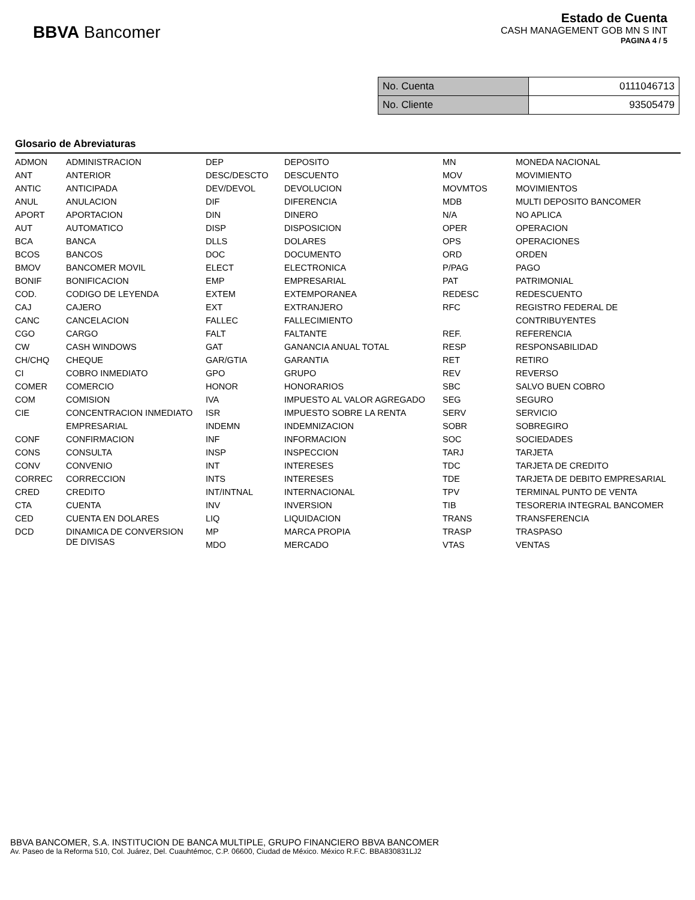BBVA Bancomer
Estado de Cuenta
CASH MANAGEMENT GOB MN S INT
PAGINA 4 / 5
| No. Cuenta | 0111046713 |
| No. Cliente | 93505479 |
Glosario de Abreviaturas
| ADMON | ADMINISTRACION | DEP | DEPOSITO | MN | MONEDA NACIONAL |
| ANT | ANTERIOR | DESC/DESCTO | DESCUENTO | MOV | MOVIMIENTO |
| ANTIC | ANTICIPADA | DEV/DEVOL | DEVOLUCION | MOVMTOS | MOVIMIENTOS |
| ANUL | ANULACION | DIF | DIFERENCIA | MDB | MULTI DEPOSITO BANCOMER |
| APORT | APORTACION | DIN | DINERO | N/A | NO APLICA |
| AUT | AUTOMATICO | DISP | DISPOSICION | OPER | OPERACION |
| BCA | BANCA | DLLS | DOLARES | OPS | OPERACIONES |
| BCOS | BANCOS | DOC | DOCUMENTO | ORD | ORDEN |
| BMOV | BANCOMER MOVIL | ELECT | ELECTRONICA | P/PAG | PAGO |
| BONIF | BONIFICACION | EMP | EMPRESARIAL | PAT | PATRIMONIAL |
| COD. | CODIGO DE LEYENDA | EXTEM | EXTEMPORANEA | REDESC | REDESCUENTO |
| CAJ | CAJERO | EXT | EXTRANJERO | RFC | REGISTRO FEDERAL DE |
| CANC | CANCELACION | FALLEC | FALLECIMIENTO | | CONTRIBUYENTES |
| CGO | CARGO | FALT | FALTANTE | REF. | REFERENCIA |
| CW | CASH WINDOWS | GAT | GANANCIA ANUAL TOTAL | RESP | RESPONSABILIDAD |
| CH/CHQ | CHEQUE | GAR/GTIA | GARANTIA | RET | RETIRO |
| CI | COBRO INMEDIATO | GPO | GRUPO | REV | REVERSO |
| COMER | COMERCIO | HONOR | HONORARIOS | SBC | SALVO BUEN COBRO |
| COM | COMISION | IVA | IMPUESTO AL VALOR AGREGADO | SEG | SEGURO |
| CIE | CONCENTRACION INMEDIATO | ISR | IMPUESTO SOBRE LA RENTA | SERV | SERVICIO |
| | EMPRESARIAL | INDEMN | INDEMNIZACION | SOBR | SOBREGIRO |
| CONF | CONFIRMACION | INF | INFORMACION | SOC | SOCIEDADES |
| CONS | CONSULTA | INSP | INSPECCION | TARJ | TARJETA |
| CONV | CONVENIO | INT | INTERESES | TDC | TARJETA DE CREDITO |
| CORREC | CORRECCION | INTS | INTERESES | TDE | TARJETA DE DEBITO EMPRESARIAL |
| CRED | CREDITO | INT/INTNAL | INTERNACIONAL | TPV | TERMINAL PUNTO DE VENTA |
| CTA | CUENTA | INV | INVERSION | TIB | TESORERIA INTEGRAL BANCOMER |
| CED | CUENTA EN DOLARES | LIQ | LIQUIDACION | TRANS | TRANSFERENCIA |
| DCD | DINAMICA DE CONVERSION DE DIVISAS | MP | MARCA PROPIA | TRASP | TRASPASO |
| | | MDO | MERCADO | VTAS | VENTAS |
BBVA BANCOMER, S.A. INSTITUCION DE BANCA MULTIPLE, GRUPO FINANCIERO BBVA BANCOMER
Av. Paseo de la Reforma 510, Col. Juárez, Del. Cuauhtémoc, C.P. 06600, Ciudad de México. México R.F.C. BBA830831LJ2